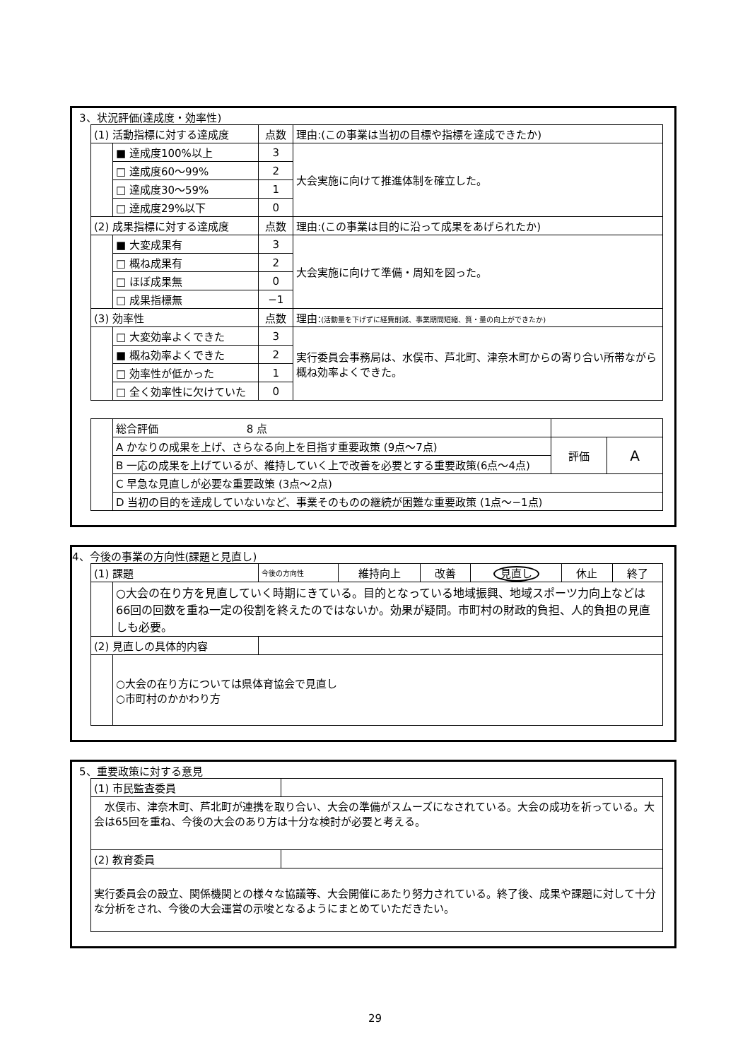3、状況評価(達成度・効率性)
| (1) 活動指標に対する達成度 | | 点数 | 理由:(この事業は当初の目標や指標を達成できたか) |
| | ■ 達成度100%以上 | 3 | 大会実施に向けて推進体制を確立した。 |
| | □ 達成度60～99% | 2 | |
| | □ 達成度30～59% | 1 | |
| | □ 達成度29%以下 | 0 | |
| (2) 成果指標に対する達成度 | | 点数 | 理由:(この事業は目的に沿って成果をあげられたか) |
| | ■ 大変成果有 | 3 | 大会実施に向けて準備・周知を図った。 |
| | □ 概ね成果有 | 2 | |
| | □ ほぼ成果無 | 0 | |
| | □ 成果指標無 | −1 | |
| (3) 効率性 | | 点数 | 理由: (活動量を下げずに経費削減、事業期間短縮、質・量の向上ができたか) |
| | □ 大変効率よくできた | 3 | 実行委員会事務局は、水俣市、芦北町、津奈木町からの寄り合い所帯ながら概ね効率よくできた。 |
| | ■ 概ね効率よくできた | 2 | |
| | □ 効率性が低かった | 1 | |
| | □ 全く効率性に欠けていた | 0 | |
| | 総合評価 8 点 | | |
| | A かなりの成果を上げ、さらなる向上を目指す重要政策 (9点～7点) | 評価 | A |
| | B 一応の成果を上げているが、維持していく上で改善を必要とする重要政策(6点～4点) | | |
| | C 早急な見直しが必要な重要政策 (3点～2点) | | |
| | D 当初の目的を達成していないなど、事業そのものの継続が困難な重要政策 (1点～−1点) | | |
4、今後の事業の方向性(課題と見直し)
| (1) 課題 | | 今後の方向性 | 維持向上 | 改善 | 見直し | 休止 | 終了 |
| | ○大会の在り方を見直していく時期にきている。目的となっている地域振興、地域スポーツ力向上などは66回の回数を重ね一定の役割を終えたのではないか。効果が疑問。市町村の財政的負担、人的負担の見直しも必要。 | | | | | | |
| (2) 見直しの具体的内容 | | | | | | | |
| | ○大会の在り方については県体育協会で見直し ○市町村のかかわり方 | | | | | | |
5、重要政策に対する意見
| (1) 市民監査委員 | |
| 水俣市、津奈木町、芦北町が連携を取り合い、大会の準備がスムーズになされている。大会の成功を祈っている。大会は65回を重ね、今後の大会のあり方は十分な検討が必要と考える。 | |
| (2) 教育委員 | |
| 実行委員会の設立、関係機関との様々な協議等、大会開催にあたり努力されている。終了後、成果や課題に対して十分な分析をされ、今後の大会運営の示唆となるようにまとめていただきたい。 | |
29